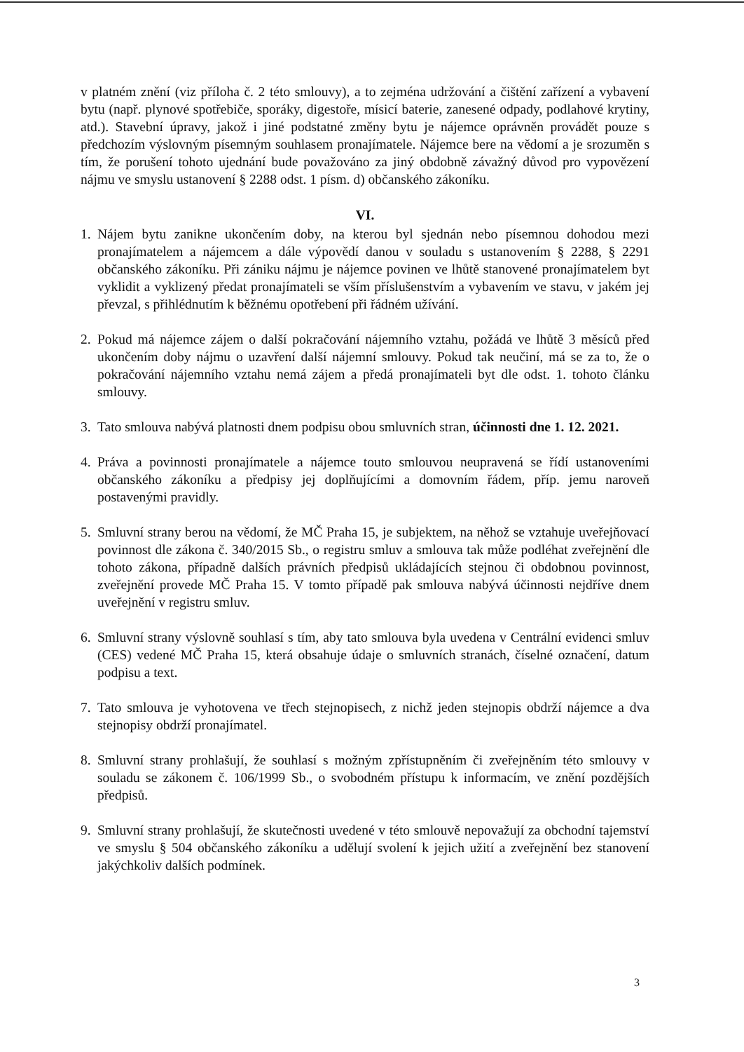v platném znění (viz příloha č. 2 této smlouvy), a to zejména udržování a čištění zařízení a vybavení bytu (např. plynové spotřebiče, sporáky, digestoře, mísicí baterie, zanesené odpady, podlahové krytiny, atd.). Stavební úpravy, jakož i jiné podstatné změny bytu je nájemce oprávněn provádět pouze s předchozím výslovným písemným souhlasem pronajímatele. Nájemce bere na vědomí a je srozuměn s tím, že porušení tohoto ujednání bude považováno za jiný obdobně závažný důvod pro vypovězení nájmu ve smyslu ustanovení § 2288 odst. 1 písm. d) občanského zákoníku.
VI.
1. Nájem bytu zanikne ukončením doby, na kterou byl sjednán nebo písemnou dohodou mezi pronajímatelem a nájemcem a dále výpovědí danou v souladu s ustanovením § 2288, § 2291 občanského zákoníku. Při zániku nájmu je nájemce povinen ve lhůtě stanovené pronajímatelem byt vyklidit a vyklizený předat pronajímateli se vším příslušenstvím a vybavením ve stavu, v jakém jej převzal, s přihlédnutím k běžnému opotřebení při řádném užívání.
2. Pokud má nájemce zájem o další pokračování nájemního vztahu, požádá ve lhůtě 3 měsíců před ukončením doby nájmu o uzavření další nájemní smlouvy. Pokud tak neučiní, má se za to, že o pokračování nájemního vztahu nemá zájem a předá pronajímateli byt dle odst. 1. tohoto článku smlouvy.
3. Tato smlouva nabývá platnosti dnem podpisu obou smluvních stran, účinnosti dne 1. 12. 2021.
4. Práva a povinnosti pronajímatele a nájemce touto smlouvou neupravená se řídí ustanoveními občanského zákoníku a předpisy jej doplňujícími a domovním řádem, příp. jemu naroveň postavenými pravidly.
5. Smluvní strany berou na vědomí, že MČ Praha 15, je subjektem, na něhož se vztahuje uveřejňovací povinnost dle zákona č. 340/2015 Sb., o registru smluv a smlouva tak může podléhat zveřejnění dle tohoto zákona, případně dalších právních předpisů ukládajících stejnou či obdobnou povinnost, zveřejnění provede MČ Praha 15. V tomto případě pak smlouva nabývá účinnosti nejdříve dnem uveřejnění v registru smluv.
6. Smluvní strany výslovně souhlasí s tím, aby tato smlouva byla uvedena v Centrální evidenci smluv (CES) vedené MČ Praha 15, která obsahuje údaje o smluvních stranách, číselné označení, datum podpisu a text.
7. Tato smlouva je vyhotovena ve třech stejnopisech, z nichž jeden stejnopis obdrží nájemce a dva stejnopisy obdrží pronajímatel.
8. Smluvní strany prohlašují, že souhlasí s možným zpřístupněním či zveřejněním této smlouvy v souladu se zákonem č. 106/1999 Sb., o svobodném přístupu k informacím, ve znění pozdějších předpisů.
9. Smluvní strany prohlašují, že skutečnosti uvedené v této smlouvě nepovažují za obchodní tajemství ve smyslu § 504 občanského zákoníku a udělují svolení k jejich užití a zveřejnění bez stanovení jakýchkoliv dalších podmínek.
3